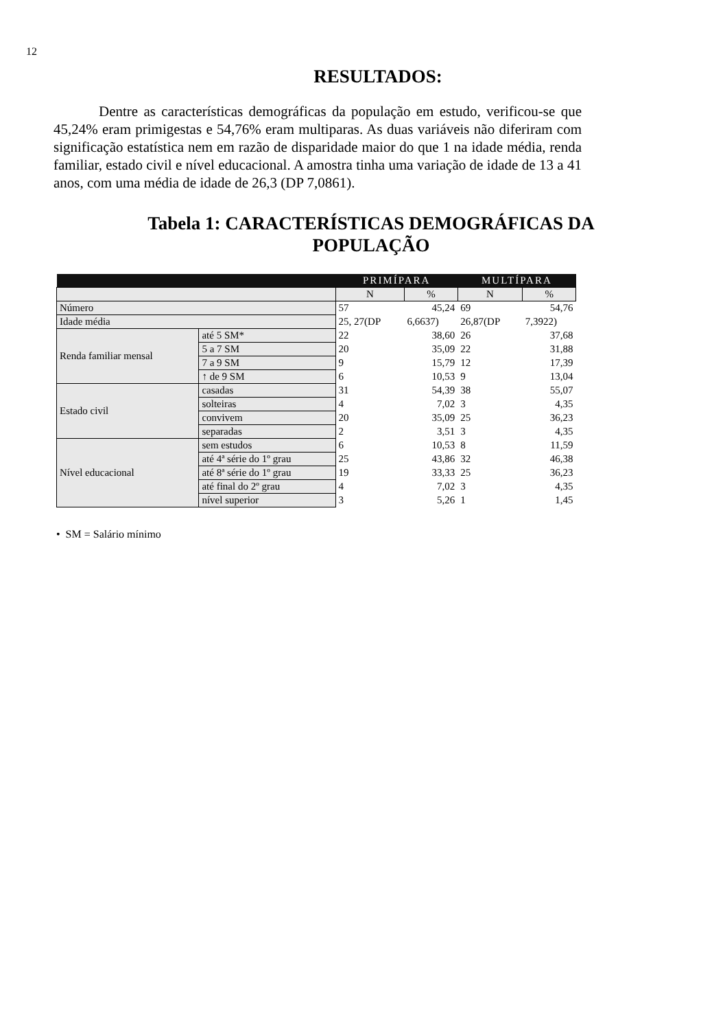12
RESULTADOS:
Dentre as características demográficas da população em estudo, verificou-se que 45,24% eram primigestas e 54,76% eram multiparas. As duas variáveis não diferiram com significação estatística nem em razão de disparidade maior do que 1 na idade média, renda familiar, estado civil e nível educacional. A amostra tinha uma variação de idade de 13 a 41 anos, com uma média de idade de 26,3 (DP 7,0861).
Tabela 1: CARACTERÍSTICAS DEMOGRÁFICAS DA
POPULAÇÃO
| | | PRIMÍPARA | | MULTÍPARA | |
| --- | --- | --- | --- | --- | --- |
| | | N | % | N | % |
| Número | | 57 | 45,24 | 69 | 54,76 |
| Idade média | | 25, 27(DP | 6,6637) | 26,87(DP | 7,3922) |
| Renda familiar mensal | até 5 SM* | 22 | 38,60 | 26 | 37,68 |
| | 5 a 7 SM | 20 | 35,09 | 22 | 31,88 |
| | 7 a 9 SM | 9 | 15,79 | 12 | 17,39 |
| | ↑ de 9 SM | 6 | 10,53 | 9 | 13,04 |
| Estado civil | casadas | 31 | 54,39 | 38 | 55,07 |
| | solteiras | 4 | 7,02 | 3 | 4,35 |
| | convivem | 20 | 35,09 | 25 | 36,23 |
| | separadas | 2 | 3,51 | 3 | 4,35 |
| Nível educacional | sem estudos | 6 | 10,53 | 8 | 11,59 |
| | até 4ª série do 1º grau | 25 | 43,86 | 32 | 46,38 |
| | até 8ª série do 1º grau | 19 | 33,33 | 25 | 36,23 |
| | até final do 2º grau | 4 | 7,02 | 3 | 4,35 |
| | nível superior | 3 | 5,26 | 1 | 1,45 |
• SM = Salário mínimo